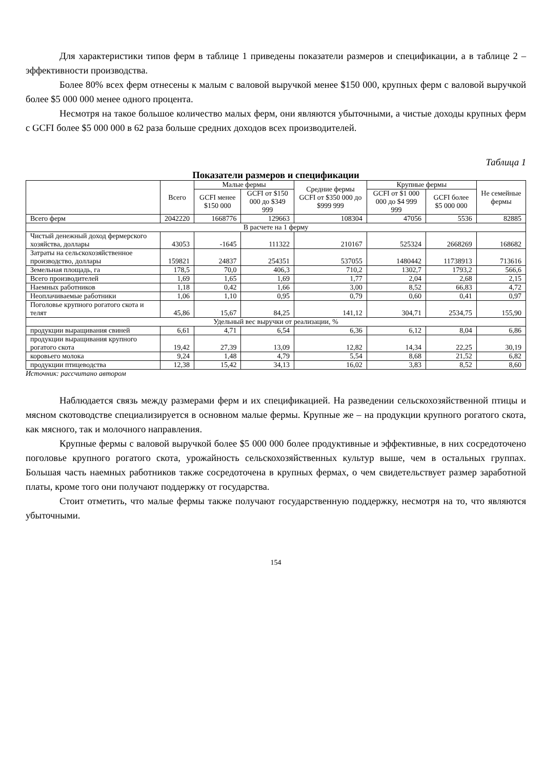Для характеристики типов ферм в таблице 1 приведены показатели размеров и спецификации, а в таблице 2 – эффективности производства.
Более 80% всех ферм отнесены к малым с валовой выручкой менее $150 000, крупных ферм с валовой выручкой более $5 000 000 менее одного процента.
Несмотря на такое большое количество малых ферм, они являются убыточными, а чистые доходы крупных ферм с GCFI более $5 000 000 в 62 раза больше средних доходов всех производителей.
Таблица 1
Показатели размеров и спецификации
| | Всего | Малые фермы | | Средние фермы GCFI от $350 000 до $999 999 | Крупные фермы | | Не семейные фермы |
| --- | --- | --- | --- | --- | --- | --- | --- |
| | | GCFI менее $150 000 | GCFI от $150 000 до $349 999 | | GCFI от $1 000 000 до $4 999 999 | GCFI более $5 000 000 | |
| Всего ферм | 2042220 | 1668776 | 129663 | 108304 | 47056 | 5536 | 82885 |
| В расчете на 1 ферму | | | | | | | |
| Чистый денежный доход фермерского хозяйства, доллары | 43053 | -1645 | 111322 | 210167 | 525324 | 2668269 | 168682 |
| Затраты на сельскохозяйственное производство, доллары | 159821 | 24837 | 254351 | 537055 | 1480442 | 11738913 | 713616 |
| Земельная площадь, га | 178,5 | 70,0 | 406,3 | 710,2 | 1302,7 | 1793,2 | 566,6 |
| Всего производителей | 1,69 | 1,65 | 1,69 | 1,77 | 2,04 | 2,68 | 2,15 |
| Наемных работников | 1,18 | 0,42 | 1,66 | 3,00 | 8,52 | 66,83 | 4,72 |
| Неоплачиваемые работники | 1,06 | 1,10 | 0,95 | 0,79 | 0,60 | 0,41 | 0,97 |
| Поголовье крупного рогатого скота и телят | 45,86 | 15,67 | 84,25 | 141,12 | 304,71 | 2534,75 | 155,90 |
| Удельный вес выручки от реализации, % | | | | | | | |
| продукции выращивания свиней | 6,61 | 4,71 | 6,54 | 6,36 | 6,12 | 8,04 | 6,86 |
| продукции выращивания крупного рогатого скота | 19,42 | 27,39 | 13,09 | 12,82 | 14,34 | 22,25 | 30,19 |
| коровьего молока | 9,24 | 1,48 | 4,79 | 5,54 | 8,68 | 21,52 | 6,82 |
| продукции птицеводства | 12,38 | 15,42 | 34,13 | 16,02 | 3,83 | 8,52 | 8,60 |
Источник: рассчитано автором
Наблюдается связь между размерами ферм и их спецификацией. На разведении сельскохозяйственной птицы и мясном скотоводстве специализируется в основном малые фермы. Крупные же – на продукции крупного рогатого скота, как мясного, так и молочного направления.
Крупные фермы с валовой выручкой более $5 000 000 более продуктивные и эффективные, в них сосредоточено поголовье крупного рогатого скота, урожайность сельскохозяйственных культур выше, чем в остальных группах. Большая часть наемных работников также сосредоточена в крупных фермах, о чем свидетельствует размер заработной платы, кроме того они получают поддержку от государства.
Стоит отметить, что малые фермы также получают государственную поддержку, несмотря на то, что являются убыточными.
154